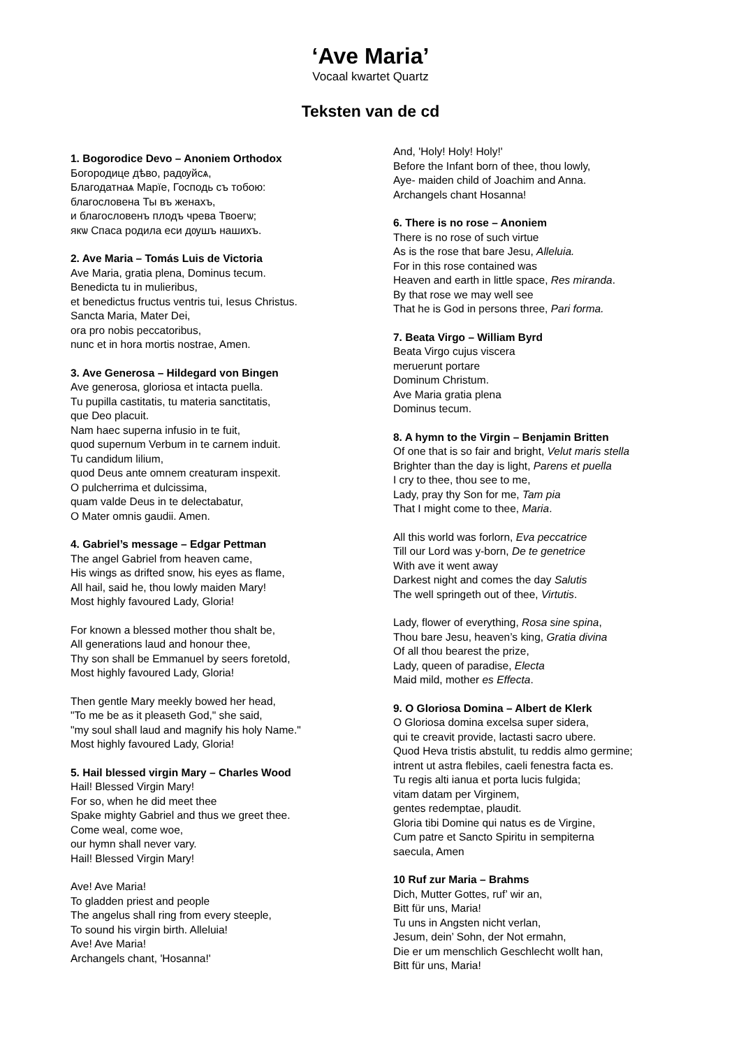‘Ave Maria’
Vocaal kwartet Quartz
Teksten van de cd
1. Bogorodice Devo – Anoniem Orthodox
Богородице дѣво, радѹйсѧ,
Благодатнаѧ Марїе, Господь съ тобою:
благословена Ты въ женахъ,
и благословенъ плодъ чрева Твоегѡ;
якѡ Спаса родила еси дѹшъ нашихъ.
2. Ave Maria – Tomás Luis de Victoria
Ave Maria, gratia plena, Dominus tecum.
Benedicta tu in mulieribus,
et benedictus fructus ventris tui, Iesus Christus.
Sancta Maria, Mater Dei,
ora pro nobis peccatoribus,
nunc et in hora mortis nostrae, Amen.
3. Ave Generosa – Hildegard von Bingen
Ave generosa, gloriosa et intacta puella.
Tu pupilla castitatis, tu materia sanctitatis,
que Deo placuit.
Nam haec superna infusio in te fuit,
quod supernum Verbum in te carnem induit.
Tu candidum lilium,
quod Deus ante omnem creaturam inspexit.
O pulcherrima et dulcissima,
quam valde Deus in te delectabatur,
O Mater omnis gaudii. Amen.
4. Gabriel’s message – Edgar Pettman
The angel Gabriel from heaven came,
His wings as drifted snow, his eyes as flame,
All hail, said he, thou lowly maiden Mary!
Most highly favoured Lady, Gloria!
For known a blessed mother thou shalt be,
All generations laud and honour thee,
Thy son shall be Emmanuel by seers foretold,
Most highly favoured Lady, Gloria!
Then gentle Mary meekly bowed her head,
"To me be as it pleaseth God," she said,
"my soul shall laud and magnify his holy Name."
Most highly favoured Lady, Gloria!
5. Hail blessed virgin Mary – Charles Wood
Hail! Blessed Virgin Mary!
For so, when he did meet thee
Spake mighty Gabriel and thus we greet thee.
Come weal, come woe,
our hymn shall never vary.
Hail! Blessed Virgin Mary!
Ave! Ave Maria!
To gladden priest and people
The angelus shall ring from every steeple,
To sound his virgin birth. Alleluia!
Ave! Ave Maria!
Archangels chant, 'Hosanna!'
And, 'Holy! Holy! Holy!'
Before the Infant born of thee, thou lowly,
Aye- maiden child of Joachim and Anna.
Archangels chant Hosanna!
6. There is no rose – Anoniem
There is no rose of such virtue
As is the rose that bare Jesu, Alleluia.
For in this rose contained was
Heaven and earth in little space, Res miranda.
By that rose we may well see
That he is God in persons three, Pari forma.
7. Beata Virgo – William Byrd
Beata Virgo cujus viscera
meruerunt portare
Dominum Christum.
Ave Maria gratia plena
Dominus tecum.
8. A hymn to the Virgin – Benjamin Britten
Of one that is so fair and bright, Velut maris stella
Brighter than the day is light, Parens et puella
I cry to thee, thou see to me,
Lady, pray thy Son for me, Tam pia
That I might come to thee, Maria.
All this world was forlorn, Eva peccatrice
Till our Lord was y-born, De te genetrice
With ave it went away
Darkest night and comes the day Salutis
The well springeth out of thee, Virtutis.
Lady, flower of everything, Rosa sine spina,
Thou bare Jesu, heaven’s king, Gratia divina
Of all thou bearest the prize,
Lady, queen of paradise, Electa
Maid mild, mother es Effecta.
9. O Gloriosa Domina – Albert de Klerk
O Gloriosa domina excelsa super sidera,
qui te creavit provide, lactasti sacro ubere.
Quod Heva tristis abstulit, tu reddis almo germine;
intrent ut astra flebiles, caeli fenestra facta es.
Tu regis alti ianua et porta lucis fulgida;
vitam datam per Virginem,
gentes redemptae, plaudit.
Gloria tibi Domine qui natus es de Virgine,
Cum patre et Sancto Spiritu in sempiterna
saecula, Amen
10 Ruf zur Maria – Brahms
Dich, Mutter Gottes, ruf’ wir an,
Bitt für uns, Maria!
Tu uns in Angsten nicht verlan,
Jesum, dein’ Sohn, der Not ermahn,
Die er um menschlich Geschlecht wollt han,
Bitt für uns, Maria!